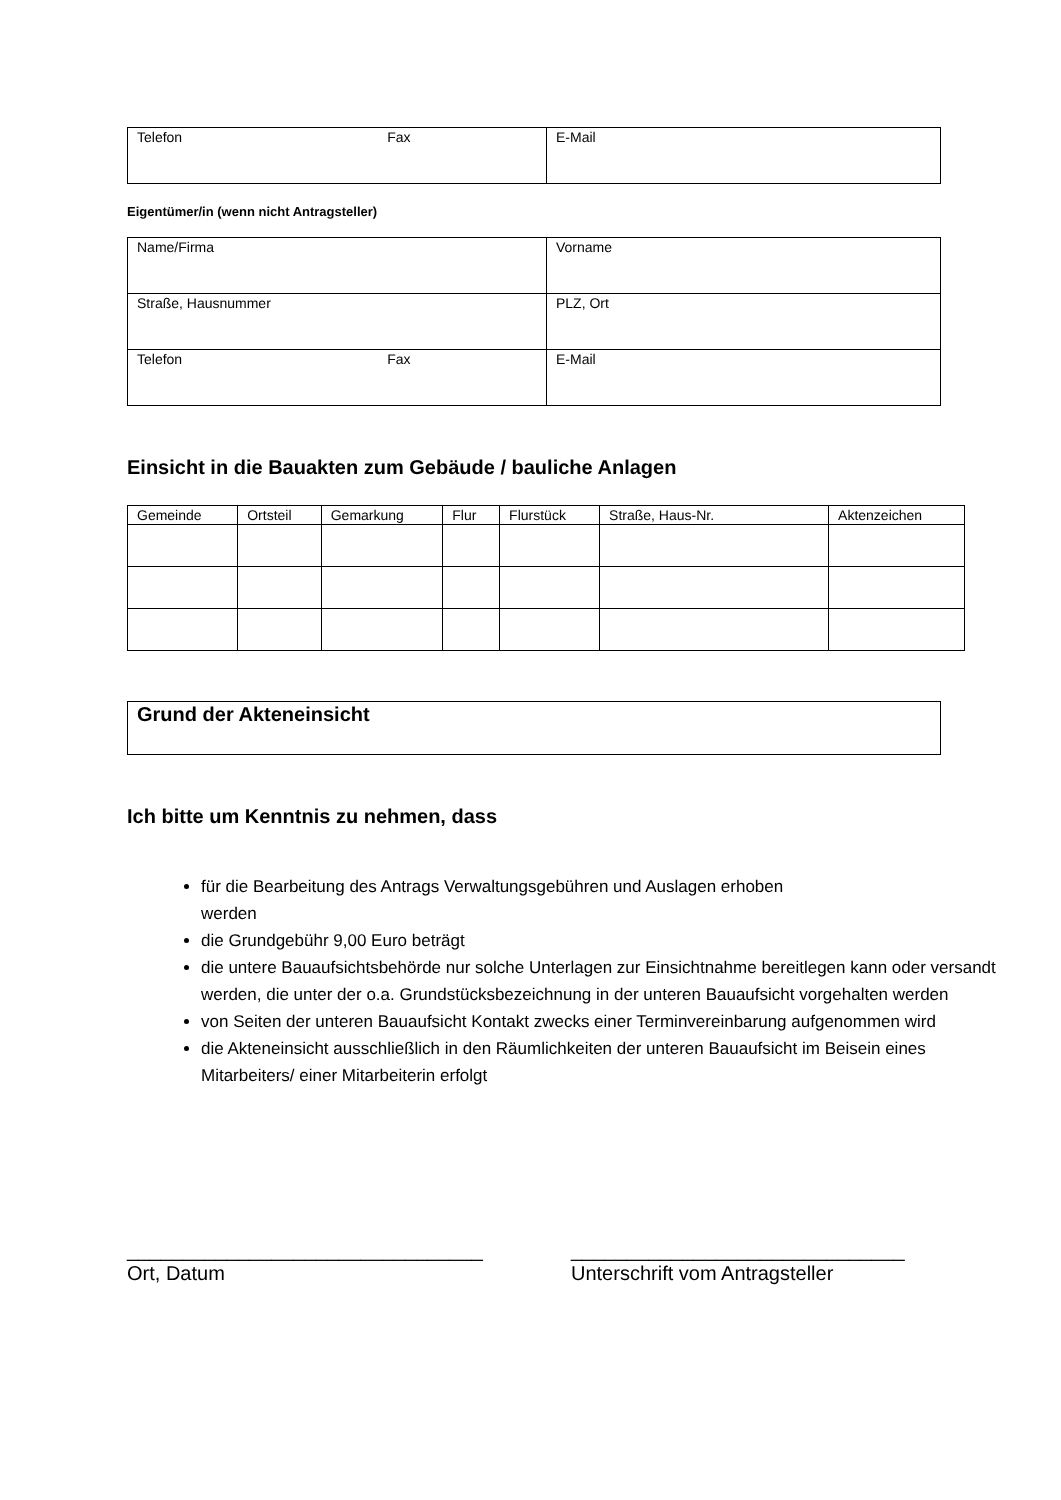| Telefon Fax | E-Mail |
Eigentümer/in (wenn nicht Antragsteller)
| Name/Firma | Vorname |
| Straße, Hausnummer | PLZ, Ort |
| Telefon Fax | E-Mail |
Einsicht in die Bauakten zum Gebäude / bauliche Anlagen
| Gemeinde | Ortsteil | Gemarkung | Flur | Flurstück | Straße, Haus-Nr. | Aktenzeichen |
| --- | --- | --- | --- | --- | --- | --- |
| Grund der Akteneinsicht |
Ich bitte um Kenntnis zu nehmen, dass
für die Bearbeitung des Antrags Verwaltungsgebühren und Auslagen erhoben
werden
die Grundgebühr 9,00 Euro beträgt
die untere Bauaufsichtsbehörde nur solche Unterlagen zur Einsichtnahme bereitlegen kann oder versandt werden, die unter der o.a. Grundstücksbezeichnung in der unteren Bauaufsicht vorgehalten werden
von Seiten der unteren Bauaufsicht Kontakt zwecks einer Terminvereinbarung aufgenommen wird
die Akteneinsicht ausschließlich in den Räumlichkeiten der unteren Bauaufsicht im Beisein eines Mitarbeiters/ einer Mitarbeiterin erfolgt
________________________________
Ort, Datum
______________________________
Unterschrift vom Antragsteller